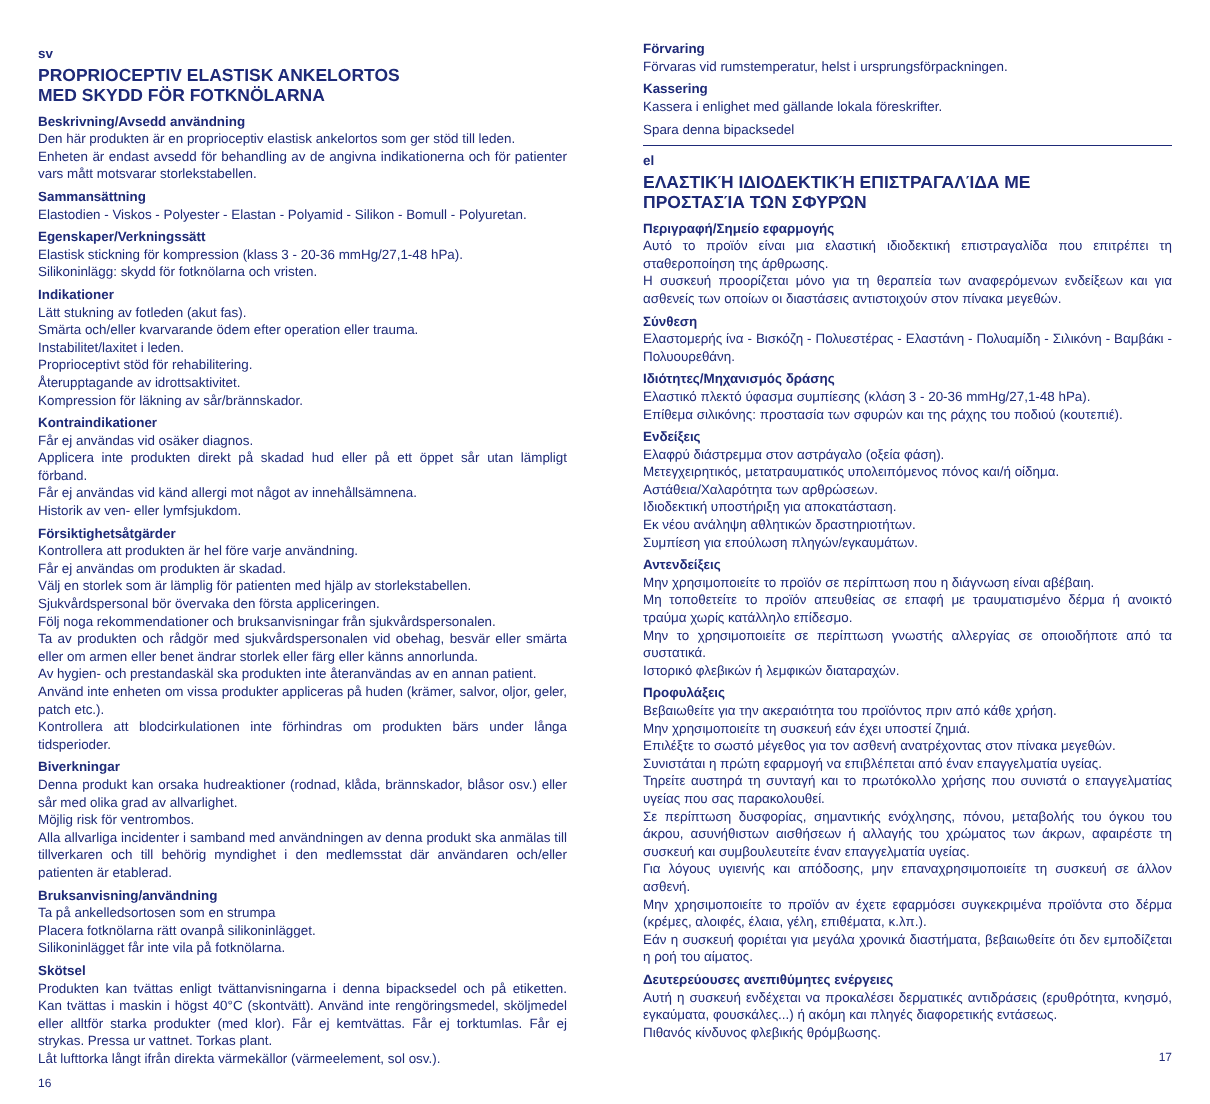sv
PROPRIOCEPTIV ELASTISK ANKELORTOS
MED SKYDD FÖR FOTKNÖLARNA
Beskrivning/Avsedd användning
Den här produkten är en proprioceptiv elastisk ankelortos som ger stöd till leden.
Enheten är endast avsedd för behandling av de angivna indikationerna och för patienter vars mått motsvarar storlekstabellen.
Sammansättning
Elastodien - Viskos - Polyester - Elastan - Polyamid - Silikon - Bomull - Polyuretan.
Egenskaper/Verkningssätt
Elastisk stickning för kompression (klass 3 - 20-36 mmHg/27,1-48 hPa).
Silikoninlägg: skydd för fotknölarna och vristen.
Indikationer
Lätt stukning av fotleden (akut fas).
Smärta och/eller kvarvarande ödem efter operation eller trauma.
Instabilitet/laxitet i leden.
Proprioceptivt stöd för rehabilitering.
Återupptagande av idrottsaktivitet.
Kompression för läkning av sår/brännskador.
Kontraindikationer
Får ej användas vid osäker diagnos.
Applicera inte produkten direkt på skadad hud eller på ett öppet sår utan lämpligt förband.
Får ej användas vid känd allergi mot något av innehållsämnena.
Historik av ven- eller lymfsjukdom.
Försiktighetsåtgärder
Kontrollera att produkten är hel före varje användning.
Får ej användas om produkten är skadad.
Välj en storlek som är lämplig för patienten med hjälp av storlekstabellen.
Sjukvårdspersonal bör övervaka den första appliceringen.
Följ noga rekommendationer och bruksanvisningar från sjukvårdspersonalen.
Ta av produkten och rådgör med sjukvårdspersonalen vid obehag, besvär eller smärta eller om armen eller benet ändrar storlek eller färg eller känns annorlunda.
Av hygien- och prestandaskäl ska produkten inte återanvändas av en annan patient.
Använd inte enheten om vissa produkter appliceras på huden (krämer, salvor, oljor, geler, patch etc.).
Kontrollera att blodcirkulationen inte förhindras om produkten bärs under långa tidsperioder.
Biverkningar
Denna produkt kan orsaka hudreaktioner (rodnad, klåda, brännskador, blåsor osv.) eller sår med olika grad av allvarlighet.
Möjlig risk för ventrombos.
Alla allvarliga incidenter i samband med användningen av denna produkt ska anmälas till tillverkaren och till behörig myndighet i den medlemsstat där användaren och/eller patienten är etablerad.
Bruksanvisning/användning
Ta på ankelledsortosen som en strumpa
Placera fotknölarna rätt ovanpå silikoninlägget.
Silikoninlägget får inte vila på fotknölarna.
Skötsel
Produkten kan tvättas enligt tvättanvisningarna i denna bipacksedel och på etiketten. Kan tvättas i maskin i högst 40°C (skontvätt). Använd inte rengöringsmedel, sköljmedel eller alltför starka produkter (med klor). Får ej kemtvättas. Får ej torktumlas. Får ej strykas. Pressa ur vattnet. Torkas plant.
Låt lufttorka långt ifrån direkta värmekällor (värmeelement, sol osv.).
16
Förvaring
Förvaras vid rumstemperatur, helst i ursprungsförpackningen.
Kassering
Kassera i enlighet med gällande lokala föreskrifter.
Spara denna bipacksedel
el
ΕΛΑΣΤΙΚΉ ΙΔΙΟΔΕΚΤΙΚΉ ΕΠΙΣΤΡΑΓΑΛΊΔΑ ΜΕ
ΠΡΟΣΤΑΣΊΑ ΤΩΝ ΣΦΥΡΏΝ
Περιγραφή/Σημείο εφαρμογής
Αυτό το προϊόν είναι μια ελαστική ιδιοδεκτική επιστραγαλίδα που επιτρέπει τη σταθεροποίηση της άρθρωσης.
Η συσκευή προορίζεται μόνο για τη θεραπεία των αναφερόμενων ενδείξεων και για ασθενείς των οποίων οι διαστάσεις αντιστοιχούν στον πίνακα μεγεθών.
Σύνθεση
Ελαστομερής ίνα - Βισκόζη - Πολυεστέρας - Ελαστάνη - Πολυαμίδη - Σιλικόνη - Βαμβάκι - Πολυουρεθάνη.
Ιδιότητες/Μηχανισμός δράσης
Ελαστικό πλεκτό ύφασμα συμπίεσης (κλάση 3 - 20-36 mmHg/27,1-48 hPa).
Επίθεμα σιλικόνης: προστασία των σφυρών και της ράχης του ποδιού (κουτεπιέ).
Ενδείξεις
Ελαφρύ διάστρεμμα στον αστράγαλο (οξεία φάση).
Μετεγχειρητικός, μετατραυματικός υπολειπόμενος πόνος και/ή οίδημα.
Αστάθεια/Χαλαρότητα των αρθρώσεων.
Ιδιοδεκτική υποστήριξη για αποκατάσταση.
Εκ νέου ανάληψη αθλητικών δραστηριοτήτων.
Συμπίεση για επούλωση πληγών/εγκαυμάτων.
Αντενδείξεις
Μην χρησιμοποιείτε το προϊόν σε περίπτωση που η διάγνωση είναι αβέβαιη.
Μη τοποθετείτε το προϊόν απευθείας σε επαφή με τραυματισμένο δέρμα ή ανοικτό τραύμα χωρίς κατάλληλο επίδεσμο.
Μην το χρησιμοποιείτε σε περίπτωση γνωστής αλλεργίας σε οποιοδήποτε από τα συστατικά.
Ιστορικό φλεβικών ή λεμφικών διαταραχών.
Προφυλάξεις
Βεβαιωθείτε για την ακεραιότητα του προϊόντος πριν από κάθε χρήση.
Μην χρησιμοποιείτε τη συσκευή εάν έχει υποστεί ζημιά.
Επιλέξτε το σωστό μέγεθος για τον ασθενή ανατρέχοντας στον πίνακα μεγεθών.
Συνιστάται η πρώτη εφαρμογή να επιβλέπεται από έναν επαγγελματία υγείας.
Τηρείτε αυστηρά τη συνταγή και το πρωτόκολλο χρήσης που συνιστά ο επαγγελματίας υγείας που σας παρακολουθεί.
Σε περίπτωση δυσφορίας, σημαντικής ενόχλησης, πόνου, μεταβολής του όγκου του άκρου, ασυνήθιστων αισθήσεων ή αλλαγής του χρώματος των άκρων, αφαιρέστε τη συσκευή και συμβουλευτείτε έναν επαγγελματία υγείας.
Για λόγους υγιεινής και απόδοσης, μην επαναχρησιμοποιείτε τη συσκευή σε άλλον ασθενή.
Μην χρησιμοποιείτε το προϊόν αν έχετε εφαρμόσει συγκεκριμένα προϊόντα στο δέρμα (κρέμες, αλοιφές, έλαια, γέλη, επιθέματα, κ.λπ.).
Εάν η συσκευή φοριέται για μεγάλα χρονικά διαστήματα, βεβαιωθείτε ότι δεν εμποδίζεται η ροή του αίματος.
Δευτερεύουσες ανεπιθύμητες ενέργειες
Αυτή η συσκευή ενδέχεται να προκαλέσει δερματικές αντιδράσεις (ερυθρότητα, κνησμό, εγκαύματα, φουσκάλες...) ή ακόμη και πληγές διαφορετικής εντάσεως.
Πιθανός κίνδυνος φλεβικής θρόμβωσης.
17